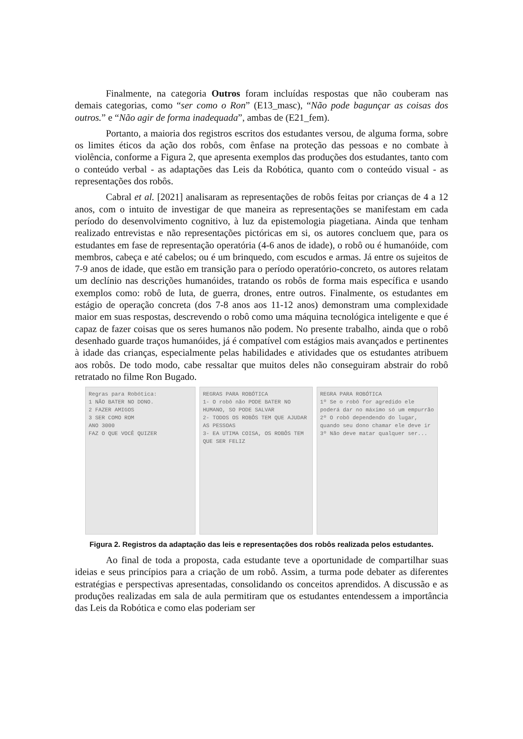Finalmente, na categoria Outros foram incluídas respostas que não couberam nas demais categorias, como “ser como o Ron” (E13_masc), “Não pode bagunçar as coisas dos outros.” e “Não agir de forma inadequada”, ambas de (E21_fem).
Portanto, a maioria dos registros escritos dos estudantes versou, de alguma forma, sobre os limites éticos da ação dos robôs, com ênfase na proteção das pessoas e no combate à violência, conforme a Figura 2, que apresenta exemplos das produções dos estudantes, tanto com o conteúdo verbal - as adaptações das Leis da Robótica, quanto com o conteúdo visual - as representações dos robôs.
Cabral et al. [2021] analisaram as representações de robôs feitas por crianças de 4 a 12 anos, com o intuito de investigar de que maneira as representações se manifestam em cada período do desenvolvimento cognitivo, à luz da epistemologia piagetiana. Ainda que tenham realizado entrevistas e não representações pictóricas em si, os autores concluem que, para os estudantes em fase de representação operatória (4-6 anos de idade), o robô ou é humanóide, com membros, cabeça e até cabelos; ou é um brinquedo, com escudos e armas. Já entre os sujeitos de 7-9 anos de idade, que estão em transição para o período operatório-concreto, os autores relatam um declínio nas descrições humanóides, tratando os robôs de forma mais específica e usando exemplos como: robô de luta, de guerra, drones, entre outros. Finalmente, os estudantes em estágio de operação concreta (dos 7-8 anos aos 11-12 anos) demonstram uma complexidade maior em suas respostas, descrevendo o robô como uma máquina tecnológica inteligente e que é capaz de fazer coisas que os seres humanos não podem. No presente trabalho, ainda que o robô desenhado guarde traços humanóides, já é compatível com estágios mais avançados e pertinentes à idade das crianças, especialmente pelas habilidades e atividades que os estudantes atribuem aos robôs. De todo modo, cabe ressaltar que muitos deles não conseguiram abstrair do robô retratado no filme Ron Bugado.
Regras para Robótica:
1 NÃO BATER NO DONO.
2 FAZER AMIGOS
3 SER COMO ROM
ANO 3000
FAZ O QUE VOCÊ QUIZER
REGRAS PARA ROBÓTICA
1- O robô não PODE BATER NO HUMANO, SO PODE SALVAR
2- TODOS OS ROBÔS TEM QUE AJUDAR AS PESSOAS
3- EA UTIMA COISA, OS ROBÔS TEM QUE SER FELIZ
REGRA PARA ROBÓTICA
1º Se o robô for agredido ele poderá dar no máximo só um empurrão
2º O robô dependendo do lugar, quando seu dono chamar ele deve ir
3º Não deve matar qualquer ser...
Figura 2. Registros da adaptação das leis e representações dos robôs realizada pelos estudantes.
Ao final de toda a proposta, cada estudante teve a oportunidade de compartilhar suas ideias e seus princípios para a criação de um robô. Assim, a turma pode debater as diferentes estratégias e perspectivas apresentadas, consolidando os conceitos aprendidos. A discussão e as produções realizadas em sala de aula permitiram que os estudantes entendessem a importância das Leis da Robótica e como elas poderiam ser